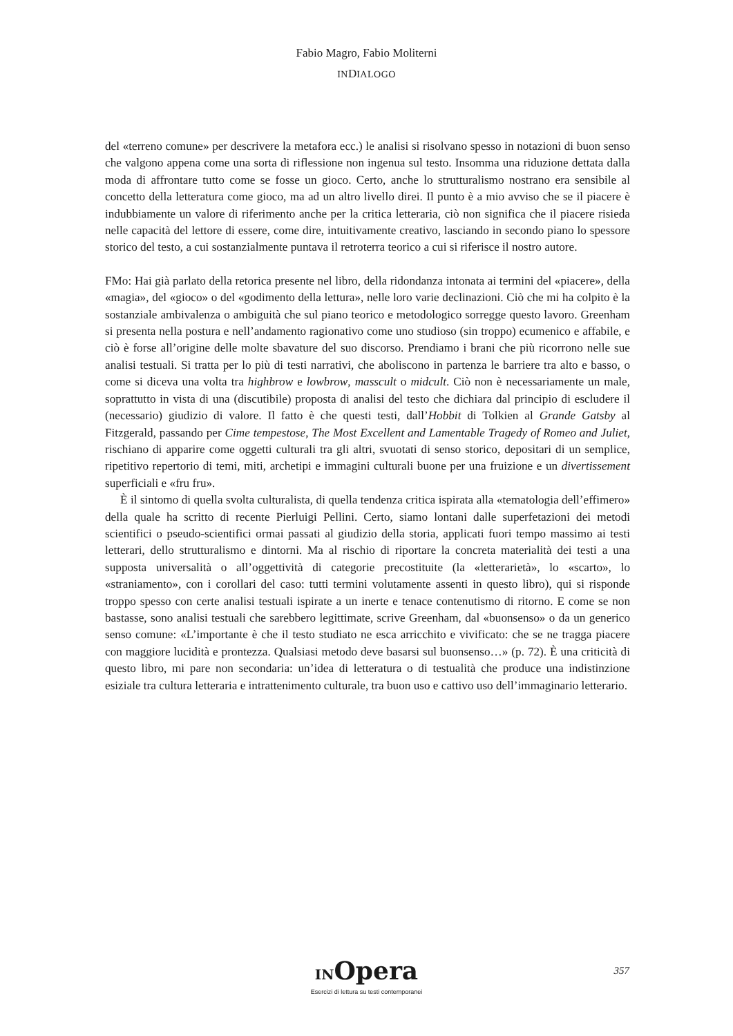Fabio Magro, Fabio Moliterni
INDIALOGO
del «terreno comune» per descrivere la metafora ecc.) le analisi si risolvano spesso in notazioni di buon senso che valgono appena come una sorta di riflessione non ingenua sul testo. Insomma una riduzione dettata dalla moda di affrontare tutto come se fosse un gioco. Certo, anche lo strutturalismo nostrano era sensibile al concetto della letteratura come gioco, ma ad un altro livello direi. Il punto è a mio avviso che se il piacere è indubbiamente un valore di riferimento anche per la critica letteraria, ciò non significa che il piacere risieda nelle capacità del lettore di essere, come dire, intuitivamente creativo, lasciando in secondo piano lo spessore storico del testo, a cui sostanzialmente puntava il retroterra teorico a cui si riferisce il nostro autore.
FMo: Hai già parlato della retorica presente nel libro, della ridondanza intonata ai termini del «piacere», della «magia», del «gioco» o del «godimento della lettura», nelle loro varie declinazioni. Ciò che mi ha colpito è la sostanziale ambivalenza o ambiguità che sul piano teorico e metodologico sorregge questo lavoro. Greenham si presenta nella postura e nell’andamento ragionativo come uno studioso (sin troppo) ecumenico e affabile, e ciò è forse all’origine delle molte sbavature del suo discorso. Prendiamo i brani che più ricorrono nelle sue analisi testuali. Si tratta per lo più di testi narrativi, che aboliscono in partenza le barriere tra alto e basso, o come si diceva una volta tra highbrow e lowbrow, masscult o midcult. Ciò non è necessariamente un male, soprattutto in vista di una (discutibile) proposta di analisi del testo che dichiara dal principio di escludere il (necessario) giudizio di valore. Il fatto è che questi testi, dall’Hobbit di Tolkien al Grande Gatsby al Fitzgerald, passando per Cime tempestose, The Most Excellent and Lamentable Tragedy of Romeo and Juliet, rischiano di apparire come oggetti culturali tra gli altri, svuotati di senso storico, depositari di un semplice, ripetitivo repertorio di temi, miti, archetipi e immagini culturali buone per una fruizione e un divertissement superficiali e «fru fru».
È il sintomo di quella svolta culturalista, di quella tendenza critica ispirata alla «tematologia dell’effimero» della quale ha scritto di recente Pierluigi Pellini. Certo, siamo lontani dalle superfetazioni dei metodi scientifici o pseudo-scientifici ormai passati al giudizio della storia, applicati fuori tempo massimo ai testi letterari, dello strutturalismo e dintorni. Ma al rischio di riportare la concreta materialità dei testi a una supposta universalità o all’oggettività di categorie precostituite (la «letterarietà», lo «scarto», lo «straniamento», con i corollari del caso: tutti termini volutamente assenti in questo libro), qui si risponde troppo spesso con certe analisi testuali ispirate a un inerte e tenace contenutismo di ritorno. E come se non bastasse, sono analisi testuali che sarebbero legittimate, scrive Greenham, dal «buonsenso» o da un generico senso comune: «L’importante è che il testo studiato ne esca arricchito e vivificato: che se ne tragga piacere con maggiore lucidità e prontezza. Qualsiasi metodo deve basarsi sul buonsenso…» (p. 72). È una criticità di questo libro, mi pare non secondaria: un’idea di letteratura o di testualità che produce una indistinzione esiziale tra cultura letteraria e intrattenimento culturale, tra buon uso e cattivo uso dell’immaginario letterario.
INOpera
Esercizi di lettura su testi contemporanei
357